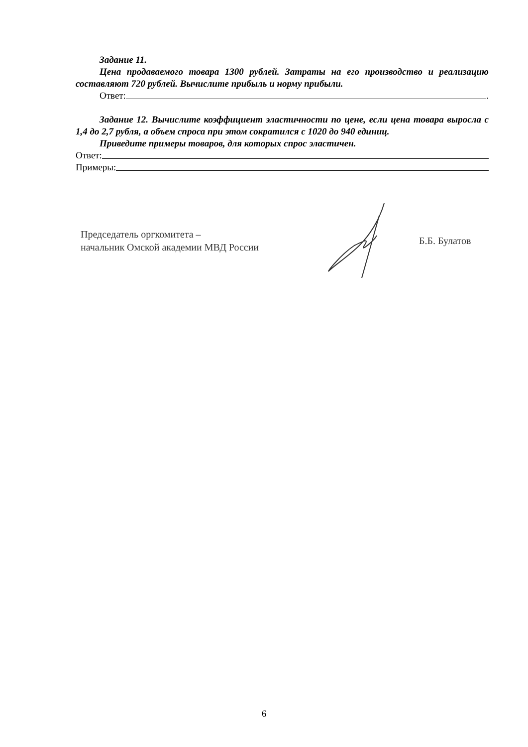Задание 11.
Цена продаваемого товара 1300 рублей. Затраты на его производство и реализацию составляют 720 рублей. Вычислите прибыль и норму прибыли.
Ответ: .
Задание 12. Вычислите коэффициент эластичности по цене, если цена товара выросла с 1,4 до 2,7 рубля, а объем спроса при этом сократился с 1020 до 940 единиц.
Приведите примеры товаров, для которых спрос эластичен.
Ответ:
Примеры:
Председатель оргкомитета –
начальник Омской академии МВД России
Б.Б. Булатов
6